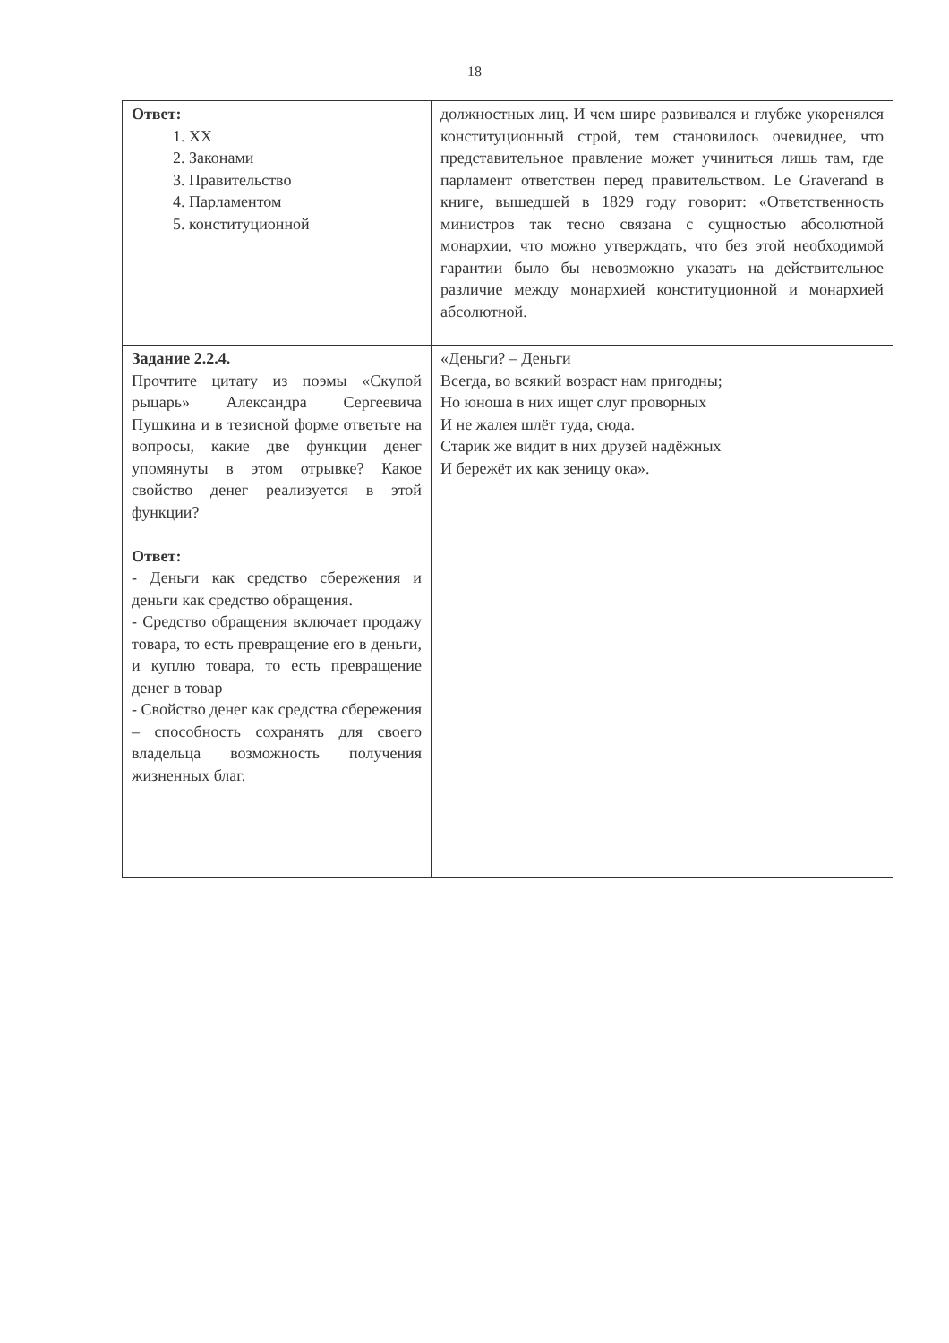18
| Ответ: 1. XX 2. Законами 3. Правительство 4. Парламентом 5. конституционной | должностных лиц. И чем шире развивался и глубже укоренялся конституционный строй, тем становилось очевиднее, что представительное правление может учиниться лишь там, где парламент ответствен перед правительством. Le Graverand в книге, вышедшей в 1829 году говорит: «Ответственность министров так тесно связана с сущностью абсолютной монархии, что можно утверждать, что без этой необходимой гарантии было бы невозможно указать на действительное различие между монархией конституционной и монархией абсолютной. |
| Задание 2.2.4. Прочтите цитату из поэмы «Скупой рыцарь» Александра Сергеевича Пушкина и в тезисной форме ответьте на вопросы, какие две функции денег упомянуты в этом отрывке? Какое свойство денег реализуется в этой функции? Ответ: - Деньги как средство сбережения и деньги как средство обращения. - Средство обращения включает продажу товара, то есть превращение его в деньги, и куплю товара, то есть превращение денег в товар - Свойство денег как средства сбережения – способность сохранять для своего владельца возможность получения жизненных благ. | «Деньги? – Деньги Всегда, во всякий возраст нам пригодны; Но юноша в них ищет слуг проворных И не жалея шлёт туда, сюда. Старик же видит в них друзей надёжных И бережёт их как зеницу ока». |